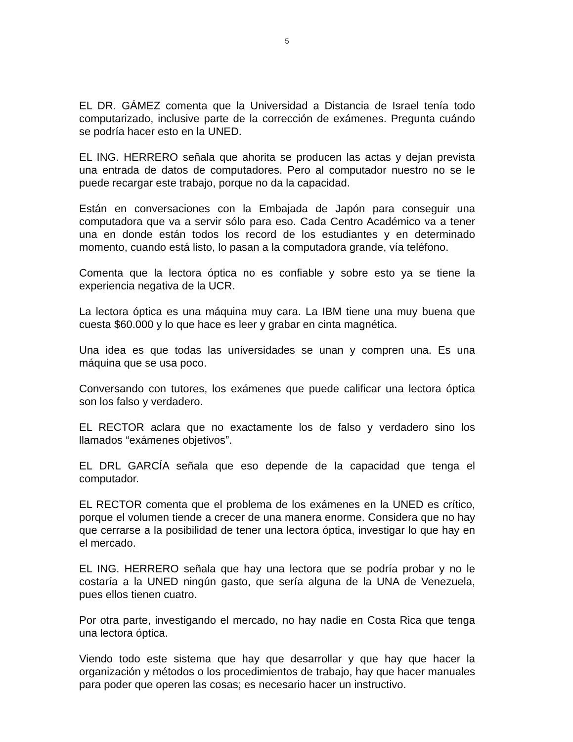5
EL DR. GÁMEZ comenta que la Universidad a Distancia de Israel tenía todo computarizado, inclusive parte de la corrección de exámenes. Pregunta cuándo se podría hacer esto en la UNED.
EL ING. HERRERO señala que ahorita se producen las actas y dejan prevista una entrada de datos de computadores. Pero al computador nuestro no se le puede recargar este trabajo, porque no da la capacidad.
Están en conversaciones con la Embajada de Japón para conseguir una computadora que va a servir sólo para eso. Cada Centro Académico va a tener una en donde están todos los record de los estudiantes y en determinado momento, cuando está listo, lo pasan a la computadora grande, vía teléfono.
Comenta que la lectora óptica no es confiable y sobre esto ya se tiene la experiencia negativa de la UCR.
La lectora óptica es una máquina muy cara. La IBM tiene una muy buena que cuesta $60.000 y lo que hace es leer y grabar en cinta magnética.
Una idea es que todas las universidades se unan y compren una. Es una máquina que se usa poco.
Conversando con tutores, los exámenes que puede calificar una lectora óptica son los falso y verdadero.
EL RECTOR aclara que no exactamente los de falso y verdadero sino los llamados “exámenes objetivos”.
EL DRL GARCÍA señala que eso depende de la capacidad que tenga el computador.
EL RECTOR comenta que el problema de los exámenes en la UNED es crítico, porque el volumen tiende a crecer de una manera enorme. Considera que no hay que cerrarse a la posibilidad de tener una lectora óptica, investigar lo que hay en el mercado.
EL ING. HERRERO señala que hay una lectora que se podría probar y no le costaría a la UNED ningún gasto, que sería alguna de la UNA de Venezuela, pues ellos tienen cuatro.
Por otra parte, investigando el mercado, no hay nadie en Costa Rica que tenga una lectora óptica.
Viendo todo este sistema que hay que desarrollar y que hay que hacer la organización y métodos o los procedimientos de trabajo, hay que hacer manuales para poder que operen las cosas; es necesario hacer un instructivo.